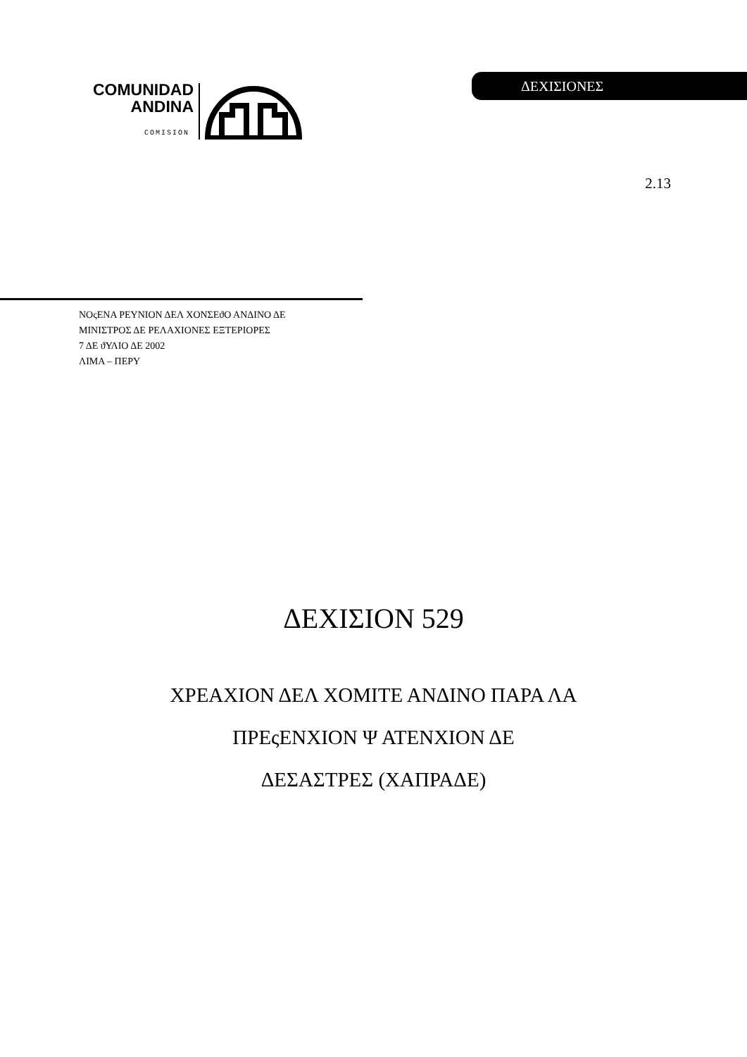COMUNIDAD
ANDINA
COMISION
ΔΕΧΙΣΙΟΝΕΣ
2.13
ΝΟςΕΝΑ ΡΕΥΝΙΟΝ ΔΕΛ ΧΟΝΣΕϑΟ ΑΝΔΙΝΟ ΔΕ
ΜΙΝΙΣΤΡΟΣ ΔΕ ΡΕΛΑΧΙΟΝΕΣ ΕΞΤΕΡΙΟΡΕΣ
7 ΔΕ ϑΥΛΙΟ ΔΕ 2002
ΛΙΜΑ – ΠΕΡΥ
ΔΕΧΙΣΙΟΝ 529
ΧΡΕΑΧΙΟΝ ΔΕΛ ΧΟΜΙΤΕ ΑΝΔΙΝΟ ΠΑΡΑ ΛΑ
ΠΡΕςΕΝΧΙΟΝ Ψ ΑΤΕΝΧΙΟΝ ΔΕ
ΔΕΣΑΣΤΡΕΣ (ΧΑΠΡΑΔΕ)